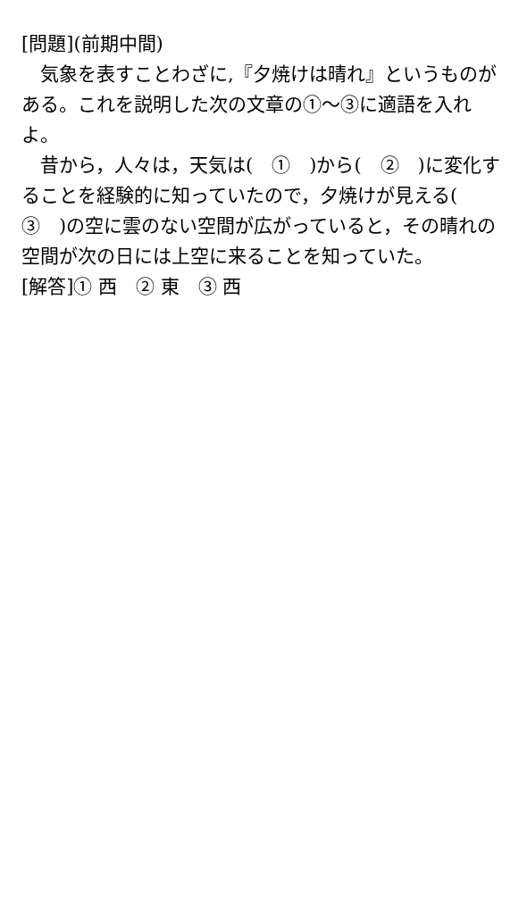[問題](前期中間)
気象を表すことわざに,『夕焼けは晴れ』というものがある。これを説明した次の文章の①～③に適語を入れよ。
昔から，人々は，天気は(　①　)から(　②　)に変化することを経験的に知っていたので，夕焼けが見える(　③　)の空に雲のない空間が広がっていると，その晴れの空間が次の日には上空に来ることを知っていた。
[解答]① 西　② 東　③ 西